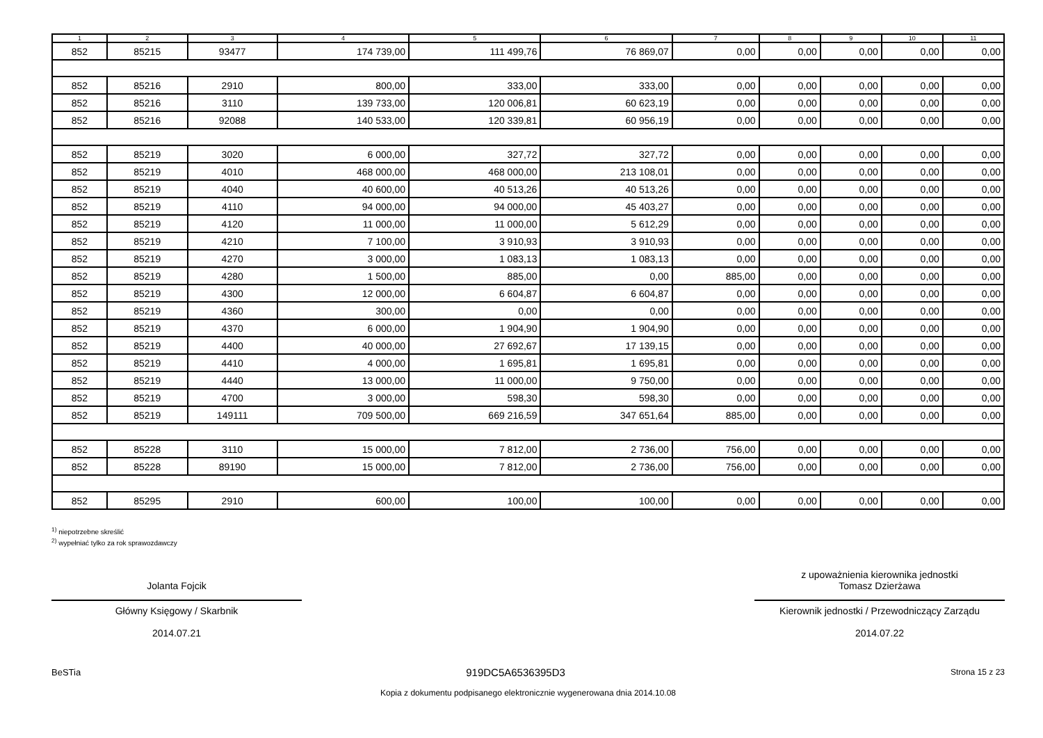| 1 | 2 | 3 | 4 | 5 | 6 | 7 | 8 | 9 | 10 | 11 |
| --- | --- | --- | --- | --- | --- | --- | --- | --- | --- | --- |
| 852 | 85215 | 93477 | 174 739,00 | 111 499,76 | 76 869,07 | 0,00 | 0,00 | 0,00 | 0,00 | 0,00 |
| 852 | 85216 | 2910 | 800,00 | 333,00 | 333,00 | 0,00 | 0,00 | 0,00 | 0,00 | 0,00 |
| 852 | 85216 | 3110 | 139 733,00 | 120 006,81 | 60 623,19 | 0,00 | 0,00 | 0,00 | 0,00 | 0,00 |
| 852 | 85216 | 92088 | 140 533,00 | 120 339,81 | 60 956,19 | 0,00 | 0,00 | 0,00 | 0,00 | 0,00 |
| 852 | 85219 | 3020 | 6 000,00 | 327,72 | 327,72 | 0,00 | 0,00 | 0,00 | 0,00 | 0,00 |
| 852 | 85219 | 4010 | 468 000,00 | 468 000,00 | 213 108,01 | 0,00 | 0,00 | 0,00 | 0,00 | 0,00 |
| 852 | 85219 | 4040 | 40 600,00 | 40 513,26 | 40 513,26 | 0,00 | 0,00 | 0,00 | 0,00 | 0,00 |
| 852 | 85219 | 4110 | 94 000,00 | 94 000,00 | 45 403,27 | 0,00 | 0,00 | 0,00 | 0,00 | 0,00 |
| 852 | 85219 | 4120 | 11 000,00 | 11 000,00 | 5 612,29 | 0,00 | 0,00 | 0,00 | 0,00 | 0,00 |
| 852 | 85219 | 4210 | 7 100,00 | 3 910,93 | 3 910,93 | 0,00 | 0,00 | 0,00 | 0,00 | 0,00 |
| 852 | 85219 | 4270 | 3 000,00 | 1 083,13 | 1 083,13 | 0,00 | 0,00 | 0,00 | 0,00 | 0,00 |
| 852 | 85219 | 4280 | 1 500,00 | 885,00 | 0,00 | 885,00 | 0,00 | 0,00 | 0,00 | 0,00 |
| 852 | 85219 | 4300 | 12 000,00 | 6 604,87 | 6 604,87 | 0,00 | 0,00 | 0,00 | 0,00 | 0,00 |
| 852 | 85219 | 4360 | 300,00 | 0,00 | 0,00 | 0,00 | 0,00 | 0,00 | 0,00 | 0,00 |
| 852 | 85219 | 4370 | 6 000,00 | 1 904,90 | 1 904,90 | 0,00 | 0,00 | 0,00 | 0,00 | 0,00 |
| 852 | 85219 | 4400 | 40 000,00 | 27 692,67 | 17 139,15 | 0,00 | 0,00 | 0,00 | 0,00 | 0,00 |
| 852 | 85219 | 4410 | 4 000,00 | 1 695,81 | 1 695,81 | 0,00 | 0,00 | 0,00 | 0,00 | 0,00 |
| 852 | 85219 | 4440 | 13 000,00 | 11 000,00 | 9 750,00 | 0,00 | 0,00 | 0,00 | 0,00 | 0,00 |
| 852 | 85219 | 4700 | 3 000,00 | 598,30 | 598,30 | 0,00 | 0,00 | 0,00 | 0,00 | 0,00 |
| 852 | 85219 | 149111 | 709 500,00 | 669 216,59 | 347 651,64 | 885,00 | 0,00 | 0,00 | 0,00 | 0,00 |
| 852 | 85228 | 3110 | 15 000,00 | 7 812,00 | 2 736,00 | 756,00 | 0,00 | 0,00 | 0,00 | 0,00 |
| 852 | 85228 | 89190 | 15 000,00 | 7 812,00 | 2 736,00 | 756,00 | 0,00 | 0,00 | 0,00 | 0,00 |
| 852 | 85295 | 2910 | 600,00 | 100,00 | 100,00 | 0,00 | 0,00 | 0,00 | 0,00 | 0,00 |
<sup>1)</sup> niepotrzebne skreślić
<sup>2)</sup> wypełniać tylko za rok sprawozdawczy
Jolanta Fojcik
Główny Księgowy / Skarbnik
2014.07.21
z upoważnienia kierownika jednostki
Tomasz Dzierżawa
Kierownik jednostki / Przewodniczący Zarządu
2014.07.22
BeSTia 919DC5A6536395D3 Strona 15 z 23
Kopia z dokumentu podpisanego elektronicznie wygenerowana dnia 2014.10.08